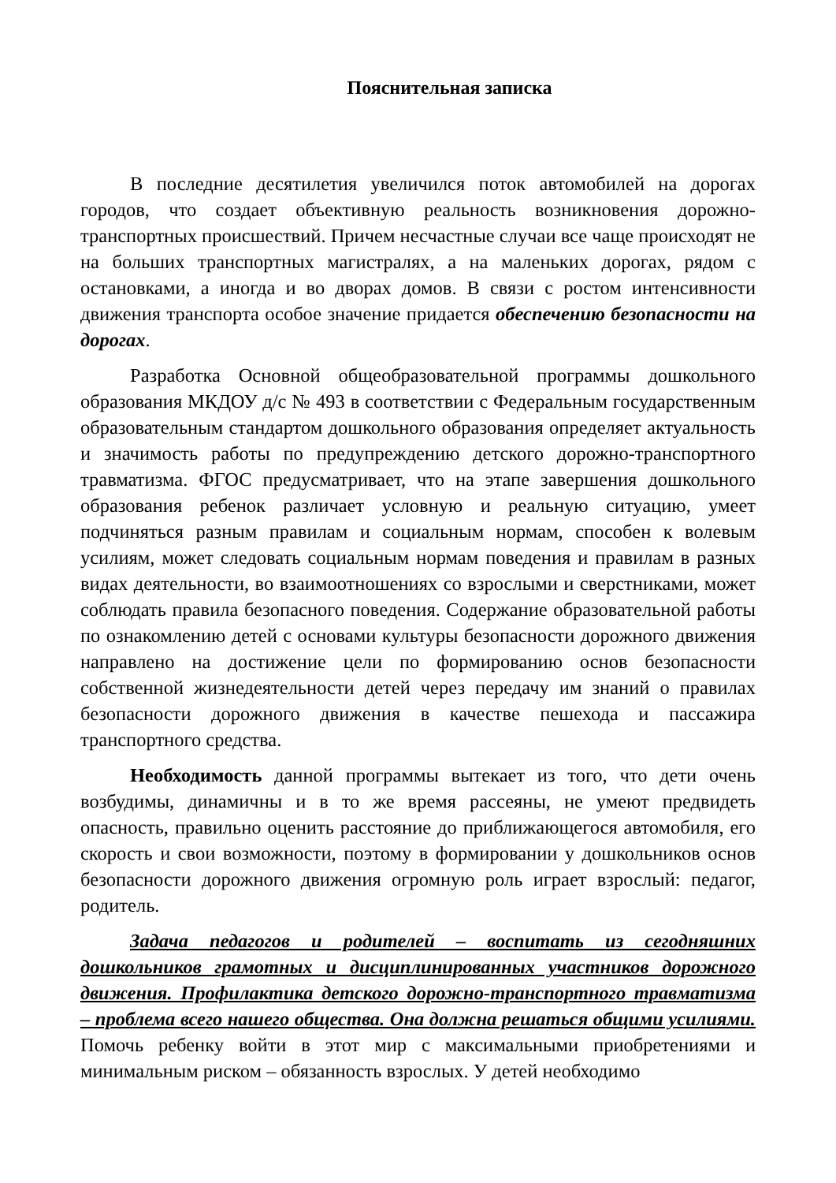Пояснительная записка
В последние десятилетия увеличился поток автомобилей на дорогах городов, что создает объективную реальность возникновения дорожно-транспортных происшествий. Причем несчастные случаи все чаще происходят не на больших транспортных магистралях, а на маленьких дорогах, рядом с остановками, а иногда и во дворах домов. В связи с ростом интенсивности движения транспорта особое значение придается обеспечению безопасности на дорогах.
Разработка Основной общеобразовательной программы дошкольного образования МКДОУ д/с № 493 в соответствии с Федеральным государственным образовательным стандартом дошкольного образования определяет актуальность и значимость работы по предупреждению детского дорожно-транспортного травматизма. ФГОС предусматривает, что на этапе завершения дошкольного образования ребенок различает условную и реальную ситуацию, умеет подчиняться разным правилам и социальным нормам, способен к волевым усилиям, может следовать социальным нормам поведения и правилам в разных видах деятельности, во взаимоотношениях со взрослыми и сверстниками, может соблюдать правила безопасного поведения. Содержание образовательной работы по ознакомлению детей с основами культуры безопасности дорожного движения направлено на достижение цели по формированию основ безопасности собственной жизнедеятельности детей через передачу им знаний о правилах безопасности дорожного движения в качестве пешехода и пассажира транспортного средства.
Необходимость данной программы вытекает из того, что дети очень возбудимы, динамичны и в то же время рассеяны, не умеют предвидеть опасность, правильно оценить расстояние до приближающегося автомобиля, его скорость и свои возможности, поэтому в формировании у дошкольников основ безопасности дорожного движения огромную роль играет взрослый: педагог, родитель.
Задача педагогов и родителей – воспитать из сегодняшних дошкольников грамотных и дисциплинированных участников дорожного движения. Профилактика детского дорожно-транспортного травматизма – проблема всего нашего общества. Она должна решаться общими усилиями. Помочь ребенку войти в этот мир с максимальными приобретениями и минимальным риском – обязанность взрослых. У детей необходимо